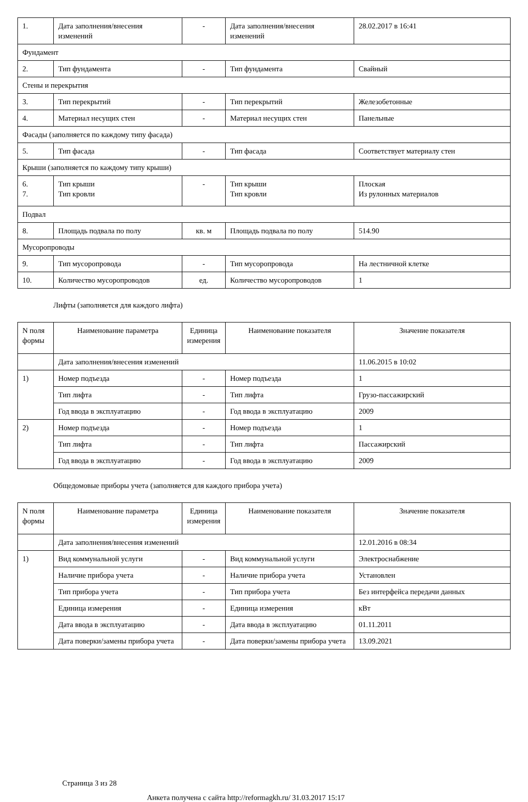| 1. | Дата заполнения/внесения изменений | - | Дата заполнения/внесения изменений | 28.02.2017 в 16:41 |
| Фундамент | | | | |
| 2. | Тип фундамента | - | Тип фундамента | Свайный |
| Стены и перекрытия | | | | |
| 3. | Тип перекрытий | - | Тип перекрытий | Железобетонные |
| 4. | Материал несущих стен | - | Материал несущих стен | Панельные |
| Фасады (заполняется по каждому типу фасада) | | | | |
| 5. | Тип фасада | - | Тип фасада | Соответствует материалу стен |
| Крыши (заполняется по каждому типу крыши) | | | | |
| 6. 7. | Тип крыши Тип кровли | - | Тип крыши Тип кровли | Плоская Из рулонных материалов |
| Подвал | | | | |
| 8. | Площадь подвала по полу | кв. м | Площадь подвала по полу | 514.90 |
| Мусоропроводы | | | | |
| 9. | Тип мусоропровода | - | Тип мусоропровода | На лестничной клетке |
| 10. | Количество мусоропроводов | ед. | Количество мусоропроводов | 1 |
Лифты (заполняется для каждого лифта)
| N поля формы | Наименование параметра | Единица измерения | Наименование показателя | Значение показателя |
| --- | --- | --- | --- | --- |
| | Дата заполнения/внесения изменений | | | 11.06.2015 в 10:02 |
| 1) | Номер подъезда | - | Номер подъезда | 1 |
| | Тип лифта | - | Тип лифта | Грузо-пассажирский |
| | Год ввода в эксплуатацию | - | Год ввода в эксплуатацию | 2009 |
| 2) | Номер подъезда | - | Номер подъезда | 1 |
| | Тип лифта | - | Тип лифта | Пассажирский |
| | Год ввода в эксплуатацию | - | Год ввода в эксплуатацию | 2009 |
Общедомовые приборы учета (заполняется для каждого прибора учета)
| N поля формы | Наименование параметра | Единица измерения | Наименование показателя | Значение показателя |
| --- | --- | --- | --- | --- |
| | Дата заполнения/внесения изменений | | | 12.01.2016 в 08:34 |
| 1) | Вид коммунальной услуги | - | Вид коммунальной услуги | Электроснабжение |
| | Наличие прибора учета | - | Наличие прибора учета | Установлен |
| | Тип прибора учета | - | Тип прибора учета | Без интерфейса передачи данных |
| | Единица измерения | - | Единица измерения | кВт |
| | Дата ввода в эксплуатацию | - | Дата ввода в эксплуатацию | 01.11.2011 |
| | Дата поверки/замены прибора учета | - | Дата поверки/замены прибора учета | 13.09.2021 |
Страница 3 из 28
Анкета получена с сайта http://reformagkh.ru/ 31.03.2017 15:17